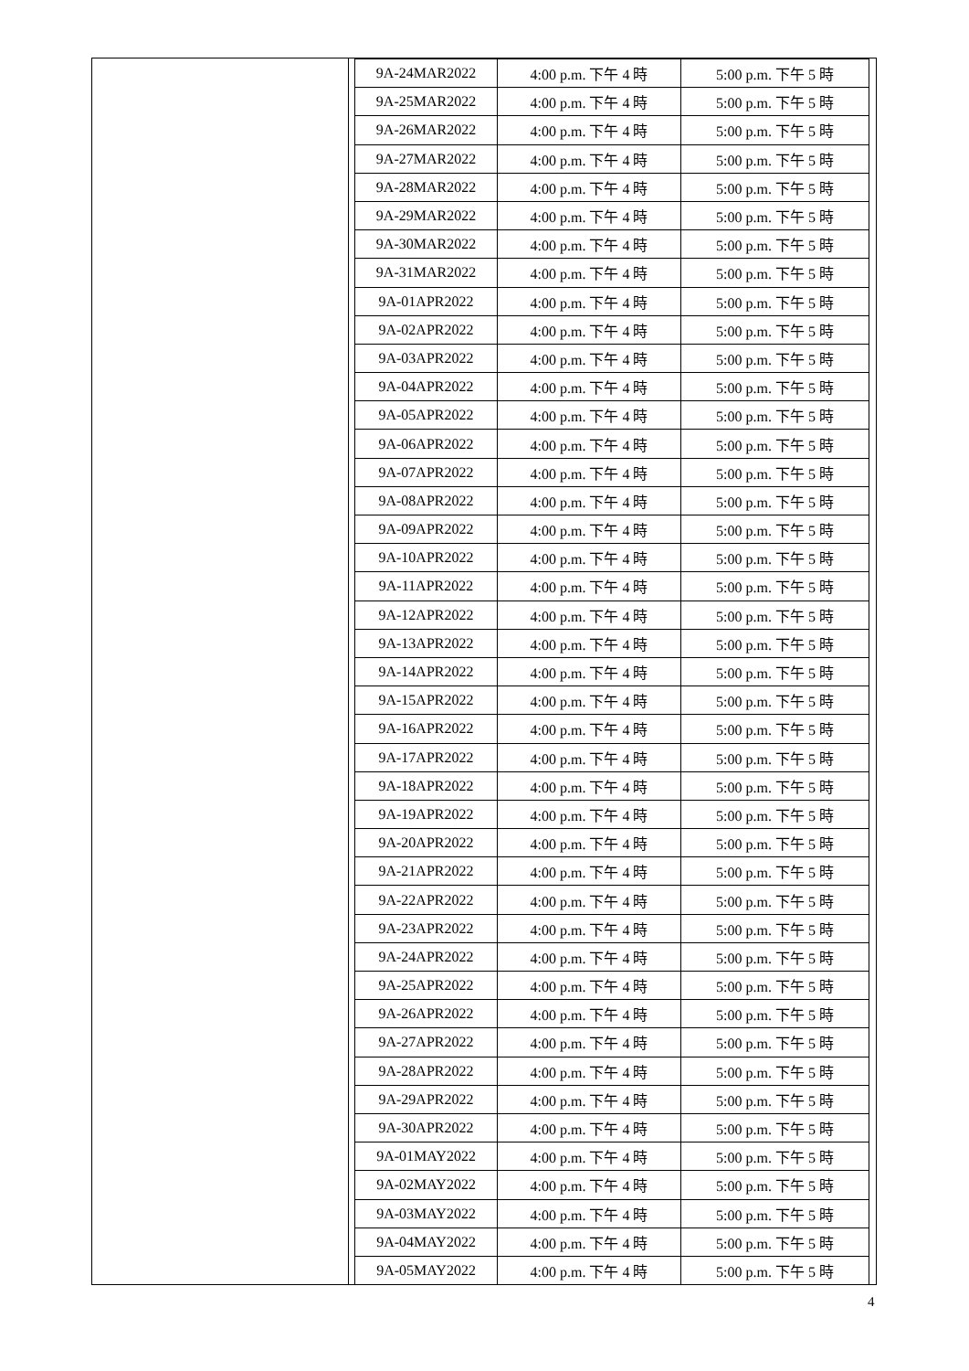| 9A-24MAR2022 | 4:00 p.m. 下午 4 時 | 5:00 p.m. 下午 5 時 |
| 9A-25MAR2022 | 4:00 p.m. 下午 4 時 | 5:00 p.m. 下午 5 時 |
| 9A-26MAR2022 | 4:00 p.m. 下午 4 時 | 5:00 p.m. 下午 5 時 |
| 9A-27MAR2022 | 4:00 p.m. 下午 4 時 | 5:00 p.m. 下午 5 時 |
| 9A-28MAR2022 | 4:00 p.m. 下午 4 時 | 5:00 p.m. 下午 5 時 |
| 9A-29MAR2022 | 4:00 p.m. 下午 4 時 | 5:00 p.m. 下午 5 時 |
| 9A-30MAR2022 | 4:00 p.m. 下午 4 時 | 5:00 p.m. 下午 5 時 |
| 9A-31MAR2022 | 4:00 p.m. 下午 4 時 | 5:00 p.m. 下午 5 時 |
| 9A-01APR2022 | 4:00 p.m. 下午 4 時 | 5:00 p.m. 下午 5 時 |
| 9A-02APR2022 | 4:00 p.m. 下午 4 時 | 5:00 p.m. 下午 5 時 |
| 9A-03APR2022 | 4:00 p.m. 下午 4 時 | 5:00 p.m. 下午 5 時 |
| 9A-04APR2022 | 4:00 p.m. 下午 4 時 | 5:00 p.m. 下午 5 時 |
| 9A-05APR2022 | 4:00 p.m. 下午 4 時 | 5:00 p.m. 下午 5 時 |
| 9A-06APR2022 | 4:00 p.m. 下午 4 時 | 5:00 p.m. 下午 5 時 |
| 9A-07APR2022 | 4:00 p.m. 下午 4 時 | 5:00 p.m. 下午 5 時 |
| 9A-08APR2022 | 4:00 p.m. 下午 4 時 | 5:00 p.m. 下午 5 時 |
| 9A-09APR2022 | 4:00 p.m. 下午 4 時 | 5:00 p.m. 下午 5 時 |
| 9A-10APR2022 | 4:00 p.m. 下午 4 時 | 5:00 p.m. 下午 5 時 |
| 9A-11APR2022 | 4:00 p.m. 下午 4 時 | 5:00 p.m. 下午 5 時 |
| 9A-12APR2022 | 4:00 p.m. 下午 4 時 | 5:00 p.m. 下午 5 時 |
| 9A-13APR2022 | 4:00 p.m. 下午 4 時 | 5:00 p.m. 下午 5 時 |
| 9A-14APR2022 | 4:00 p.m. 下午 4 時 | 5:00 p.m. 下午 5 時 |
| 9A-15APR2022 | 4:00 p.m. 下午 4 時 | 5:00 p.m. 下午 5 時 |
| 9A-16APR2022 | 4:00 p.m. 下午 4 時 | 5:00 p.m. 下午 5 時 |
| 9A-17APR2022 | 4:00 p.m. 下午 4 時 | 5:00 p.m. 下午 5 時 |
| 9A-18APR2022 | 4:00 p.m. 下午 4 時 | 5:00 p.m. 下午 5 時 |
| 9A-19APR2022 | 4:00 p.m. 下午 4 時 | 5:00 p.m. 下午 5 時 |
| 9A-20APR2022 | 4:00 p.m. 下午 4 時 | 5:00 p.m. 下午 5 時 |
| 9A-21APR2022 | 4:00 p.m. 下午 4 時 | 5:00 p.m. 下午 5 時 |
| 9A-22APR2022 | 4:00 p.m. 下午 4 時 | 5:00 p.m. 下午 5 時 |
| 9A-23APR2022 | 4:00 p.m. 下午 4 時 | 5:00 p.m. 下午 5 時 |
| 9A-24APR2022 | 4:00 p.m. 下午 4 時 | 5:00 p.m. 下午 5 時 |
| 9A-25APR2022 | 4:00 p.m. 下午 4 時 | 5:00 p.m. 下午 5 時 |
| 9A-26APR2022 | 4:00 p.m. 下午 4 時 | 5:00 p.m. 下午 5 時 |
| 9A-27APR2022 | 4:00 p.m. 下午 4 時 | 5:00 p.m. 下午 5 時 |
| 9A-28APR2022 | 4:00 p.m. 下午 4 時 | 5:00 p.m. 下午 5 時 |
| 9A-29APR2022 | 4:00 p.m. 下午 4 時 | 5:00 p.m. 下午 5 時 |
| 9A-30APR2022 | 4:00 p.m. 下午 4 時 | 5:00 p.m. 下午 5 時 |
| 9A-01MAY2022 | 4:00 p.m. 下午 4 時 | 5:00 p.m. 下午 5 時 |
| 9A-02MAY2022 | 4:00 p.m. 下午 4 時 | 5:00 p.m. 下午 5 時 |
| 9A-03MAY2022 | 4:00 p.m. 下午 4 時 | 5:00 p.m. 下午 5 時 |
| 9A-04MAY2022 | 4:00 p.m. 下午 4 時 | 5:00 p.m. 下午 5 時 |
| 9A-05MAY2022 | 4:00 p.m. 下午 4 時 | 5:00 p.m. 下午 5 時 |
4